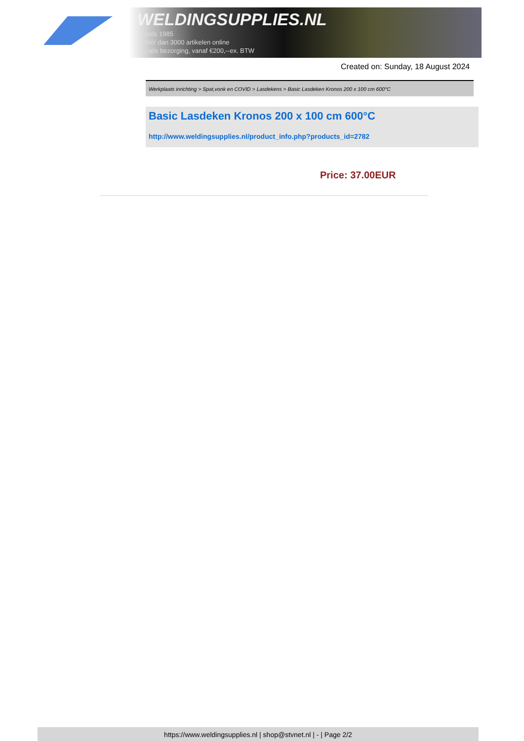WELDINGSUPPLIES.NL
- Sinds 1985
- Méér dan 3000 artikelen online
- Gratis bezorging, vanaf €200,--ex. BTW
Created on: Sunday, 18 August 2024
Werkplaats inrichting > Spat,vonk en COVID > Lasdekens > Basic Lasdeken Kronos 200 x 100 cm 600°C
Basic Lasdeken Kronos 200 x 100 cm 600°C
http://www.weldingsupplies.nl/product_info.php?products_id=2782
Price: 37.00EUR
https://www.weldingsupplies.nl | shop@stvnet.nl | - | Page 2/2